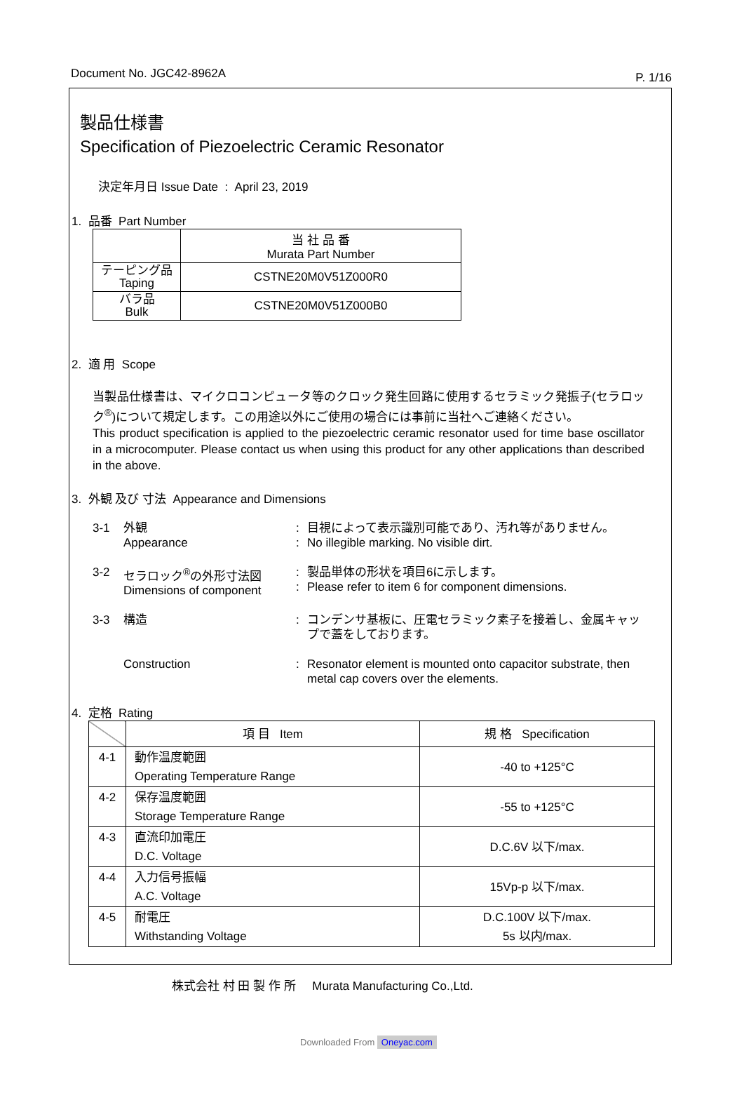Document No. JGC42-8962A P. 1/16
製品仕様書
Specification of Piezoelectric Ceramic Resonator
決定年月日 Issue Date : April 23, 2019
1. 品番 Part Number
| | 当 社 品 番 Murata Part Number |
| テーピング品 Taping | CSTNE20M0V51Z000R0 |
| バラ品 Bulk | CSTNE20M0V51Z000B0 |
2. 適 用 Scope
当製品仕様書は、マイクロコンピュータ等のクロック発生回路に使用するセラミック発振子(セラロック<sup>®</sup>)について規定します。この用途以外にご使用の場合には事前に当社へご連絡ください。
This product specification is applied to the piezoelectric ceramic resonator used for time base oscillator in a microcomputer. Please contact us when using this product for any other applications than described in the above.
3. 外観 及び 寸法 Appearance and Dimensions
3-1 外観
Appearance:
: 目視によって表示識別可能であり、汚れ等がありません。
No illegible marking. No visible dirt.
3-2 セラロック<sup>®</sup>の外形寸法図
Dimensions of component:
: 製品単体の形状を項目6に示します。
Please refer to item 6 for component dimensions.
3-3 構造
Construction:
: コンデンサ基板に、圧電セラミック素子を接着し、金属キャップで蓋をしております。
Resonator element is mounted onto capacitor substrate, then metal cap covers over the elements.
4. 定格 Rating
| | 項 目 Item | 規 格 Specification |
| --- | --- | --- |
| 4-1 | 動作温度範囲 Operating Temperature Range | -40 to +125°C |
| 4-2 | 保存温度範囲 Storage Temperature Range | -55 to +125°C |
| 4-3 | 直流印加電圧 D.C. Voltage | D.C.6V 以下/max. |
| 4-4 | 入力信号振幅 A.C. Voltage | 15Vp-p 以下/max. |
| 4-5 | 耐電圧 Withstanding Voltage | D.C.100V 以下/max. 5s 以内/max. |
株式会社 村 田 製 作 所 Murata Manufacturing Co.,Ltd.
Downloaded From Oneyac.com